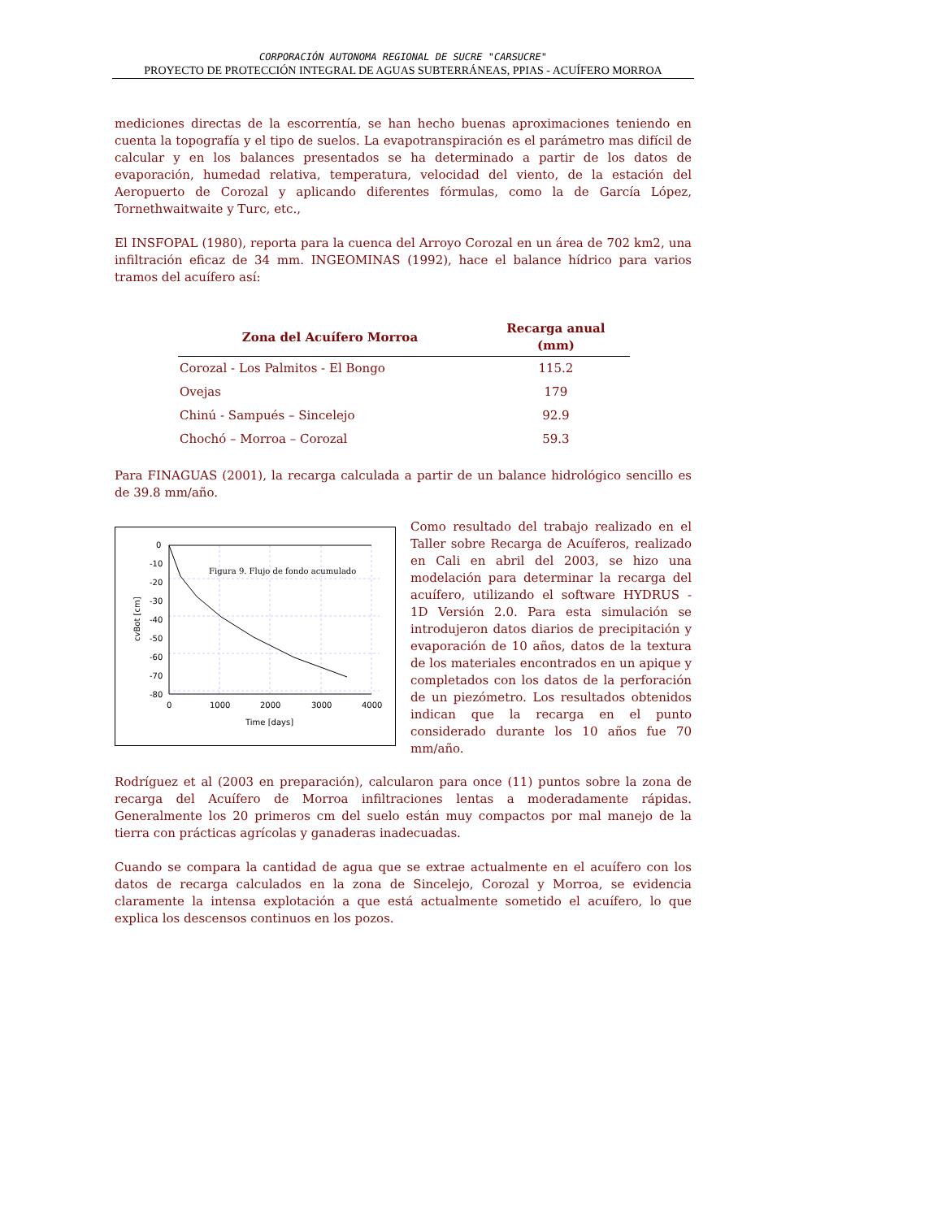CORPORACIÓN AUTONOMA REGIONAL DE SUCRE "CARSUCRE"
PROYECTO DE PROTECCIÓN INTEGRAL DE AGUAS SUBTERRÁNEAS, PPIAS - ACUÍFERO MORROA
mediciones directas de la escorrentía, se han hecho buenas aproximaciones teniendo en cuenta la topografía y el tipo de suelos. La evapotranspiración es el parámetro mas difícil de calcular y en los balances presentados se ha determinado a partir de los datos de evaporación, humedad relativa, temperatura, velocidad del viento, de la estación del Aeropuerto de Corozal y aplicando diferentes fórmulas, como la de García López, Tornethwaitwaite y Turc, etc.,
El INSFOPAL (1980), reporta para la cuenca del Arroyo Corozal en un área de 702 km2, una infiltración eficaz de 34 mm. INGEOMINAS (1992), hace el balance hídrico para varios tramos del acuífero así:
| Zona del Acuífero Morroa | Recarga anual (mm) |
| --- | --- |
| Corozal - Los Palmitos - El Bongo | 115.2 |
| Ovejas | 179 |
| Chinú - Sampués – Sincelejo | 92.9 |
| Chochó – Morroa – Corozal | 59.3 |
Para FINAGUAS (2001), la recarga calculada a partir de un balance hidrológico sencillo es de 39.8 mm/año.
0
-10
-20
-30
-40
-50
-60
-70
-80
0
1000
2000
3000
4000
Time [days]
cvBot [cm]
Figura 9. Flujo de fondo acumulado
Como resultado del trabajo realizado en el Taller sobre Recarga de Acuíferos, realizado en Cali en abril del 2003, se hizo una modelación para determinar la recarga del acuífero, utilizando el software HYDRUS - 1D Versión 2.0. Para esta simulación se introdujeron datos diarios de precipitación y evaporación de 10 años, datos de la textura de los materiales encontrados en un apique y completados con los datos de la perforación de un piezómetro. Los resultados obtenidos indican que la recarga en el punto considerado durante los 10 años fue 70 mm/año.
Rodríguez et al (2003 en preparación), calcularon para once (11) puntos sobre la zona de recarga del Acuífero de Morroa infiltraciones lentas a moderadamente rápidas. Generalmente los 20 primeros cm del suelo están muy compactos por mal manejo de la tierra con prácticas agrícolas y ganaderas inadecuadas.
Cuando se compara la cantidad de agua que se extrae actualmente en el acuífero con los datos de recarga calculados en la zona de Sincelejo, Corozal y Morroa, se evidencia claramente la intensa explotación a que está actualmente sometido el acuífero, lo que explica los descensos continuos en los pozos.